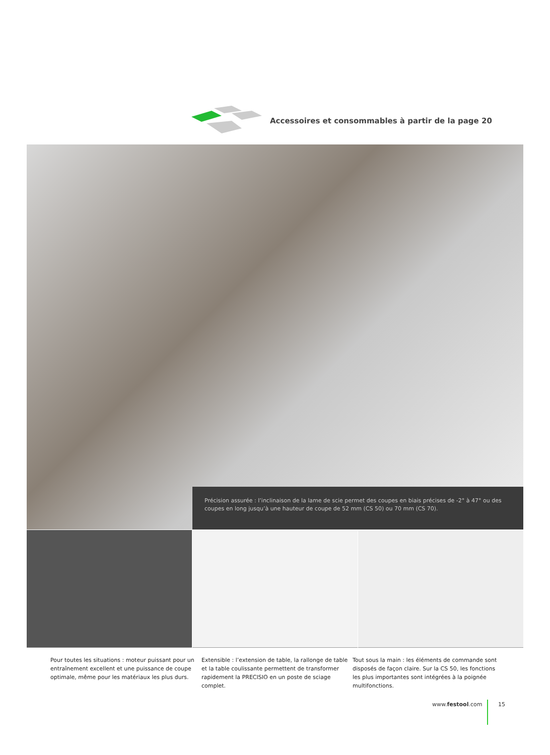Accessoires et consommables à partir de la page 20
Précision assurée : l’inclinaison de la lame de scie permet des coupes en biais précises de -2° à 47° ou des coupes en long jusqu’à une hauteur de coupe de 52 mm (CS 50) ou 70 mm (CS 70).
Pour toutes les situations : moteur puissant pour un entraînement excellent et une puissance de coupe optimale, même pour les matériaux les plus durs.
Extensible : l’extension de table, la rallonge de table et la table coulissante permettent de transformer rapidement la PRECISIO en un poste de sciage complet.
Tout sous la main : les éléments de commande sont disposés de façon claire. Sur la CS 50, les fonctions les plus importantes sont intégrées à la poignée multifonctions.
www.festool.com 15